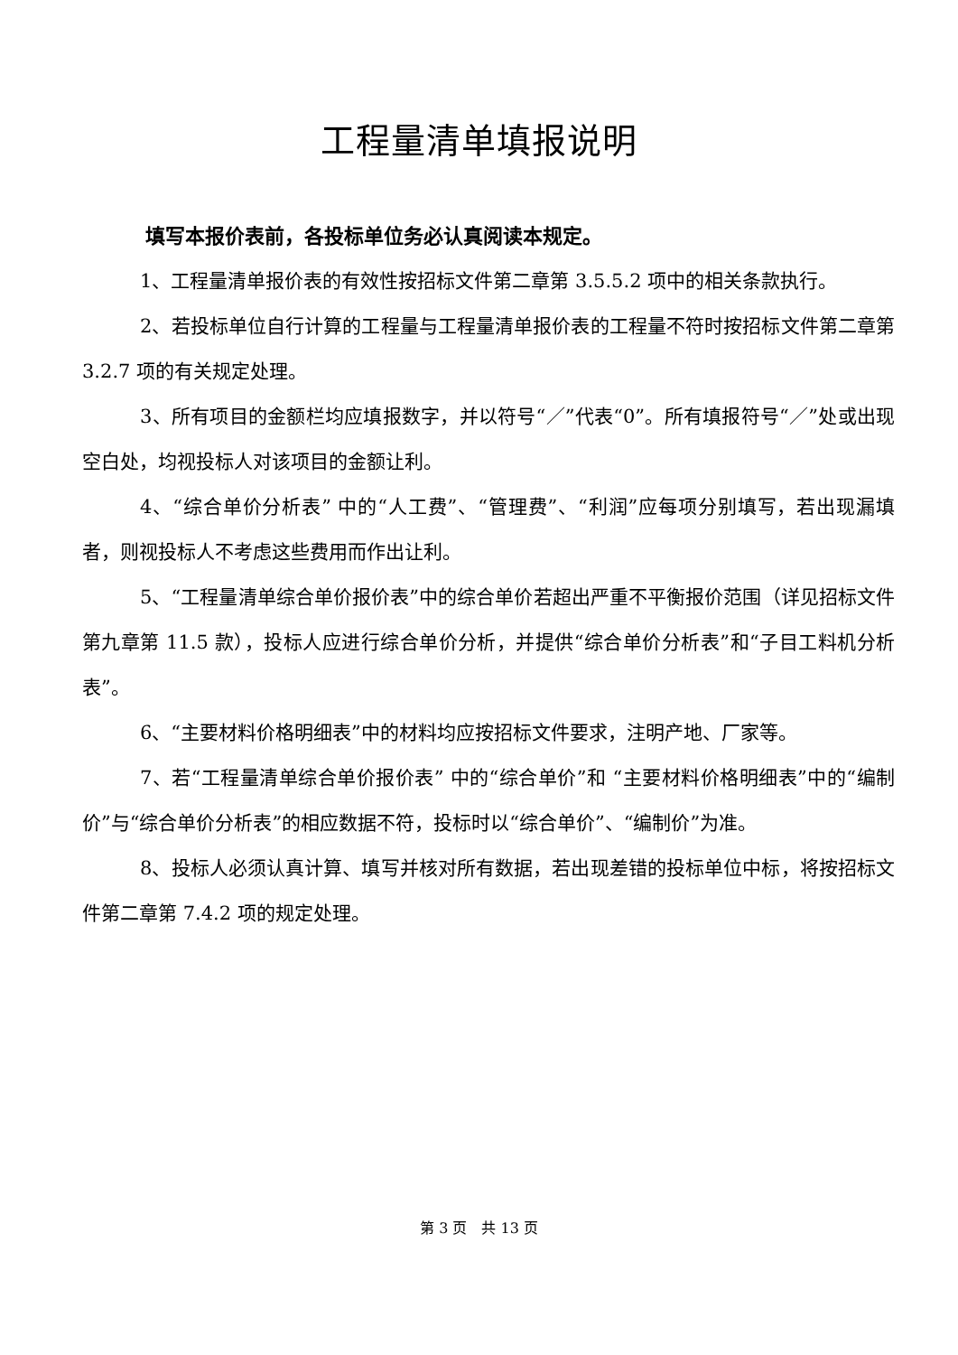工程量清单填报说明
填写本报价表前，各投标单位务必认真阅读本规定。
1、工程量清单报价表的有效性按招标文件第二章第 3.5.5.2 项中的相关条款执行。
2、若投标单位自行计算的工程量与工程量清单报价表的工程量不符时按招标文件第二章第 3.2.7 项的有关规定处理。
3、所有项目的金额栏均应填报数字，并以符号“／”代表“0”。所有填报符号“／”处或出现空白处，均视投标人对该项目的金额让利。
4、“综合单价分析表” 中的“人工费”、“管理费”、“利润”应每项分别填写，若出现漏填者，则视投标人不考虑这些费用而作出让利。
5、“工程量清单综合单价报价表”中的综合单价若超出严重不平衡报价范围（详见招标文件第九章第 11.5 款），投标人应进行综合单价分析，并提供“综合单价分析表”和“子目工料机分析表”。
6、“主要材料价格明细表”中的材料均应按招标文件要求，注明产地、厂家等。
7、若“工程量清单综合单价报价表” 中的“综合单价”和 “主要材料价格明细表”中的“编制价”与“综合单价分析表”的相应数据不符，投标时以“综合单价”、“编制价”为准。
8、投标人必须认真计算、填写并核对所有数据，若出现差错的投标单位中标，将按招标文件第二章第 7.4.2 项的规定处理。
第 3 页　共 13 页